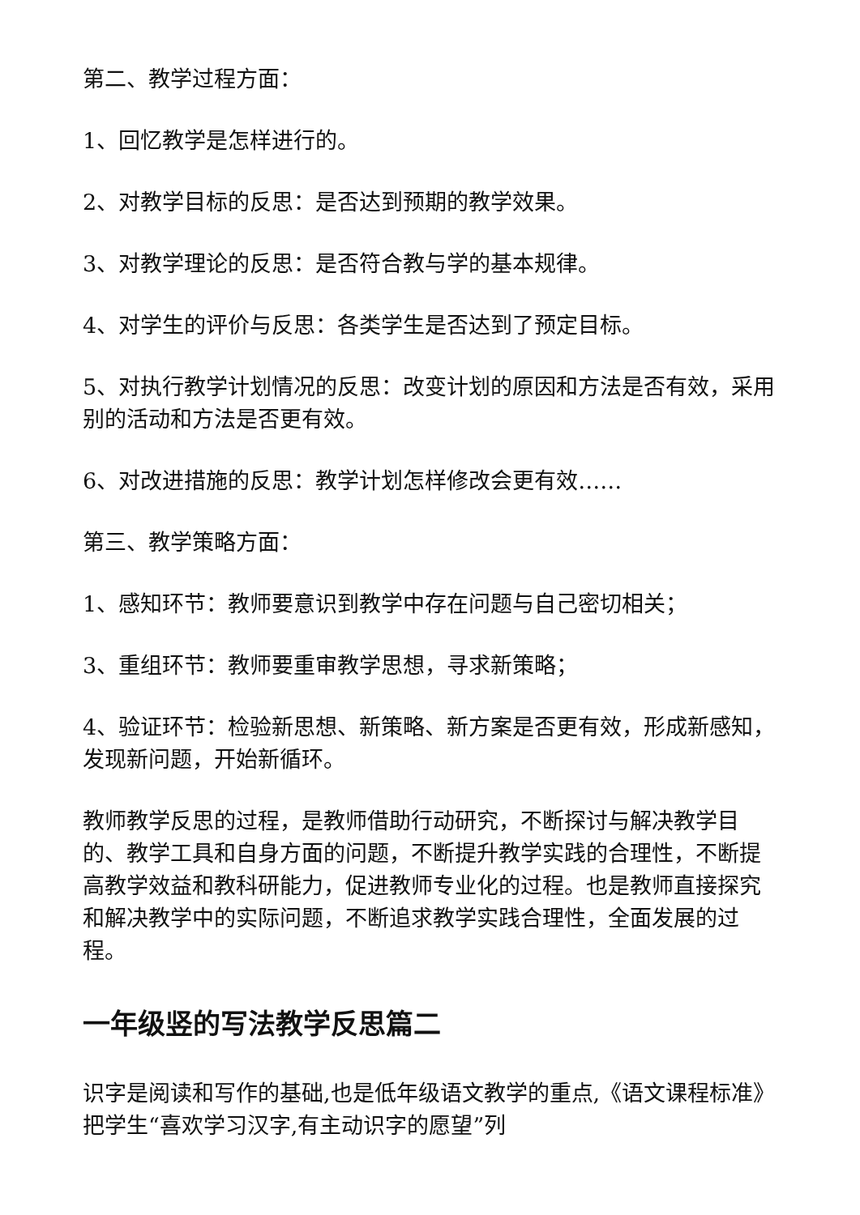第二、教学过程方面：
1、回忆教学是怎样进行的。
2、对教学目标的反思：是否达到预期的教学效果。
3、对教学理论的反思：是否符合教与学的基本规律。
4、对学生的评价与反思：各类学生是否达到了预定目标。
5、对执行教学计划情况的反思：改变计划的原因和方法是否有效，采用别的活动和方法是否更有效。
6、对改进措施的反思：教学计划怎样修改会更有效……
第三、教学策略方面：
1、感知环节：教师要意识到教学中存在问题与自己密切相关；
3、重组环节：教师要重审教学思想，寻求新策略；
4、验证环节：检验新思想、新策略、新方案是否更有效，形成新感知，发现新问题，开始新循环。
教师教学反思的过程，是教师借助行动研究，不断探讨与解决教学目的、教学工具和自身方面的问题，不断提升教学实践的合理性，不断提高教学效益和教科研能力，促进教师专业化的过程。也是教师直接探究和解决教学中的实际问题，不断追求教学实践合理性，全面发展的过程。
一年级竖的写法教学反思篇二
识字是阅读和写作的基础,也是低年级语文教学的重点,《语文课程标准》把学生“喜欢学习汉字,有主动识字的愿望”列